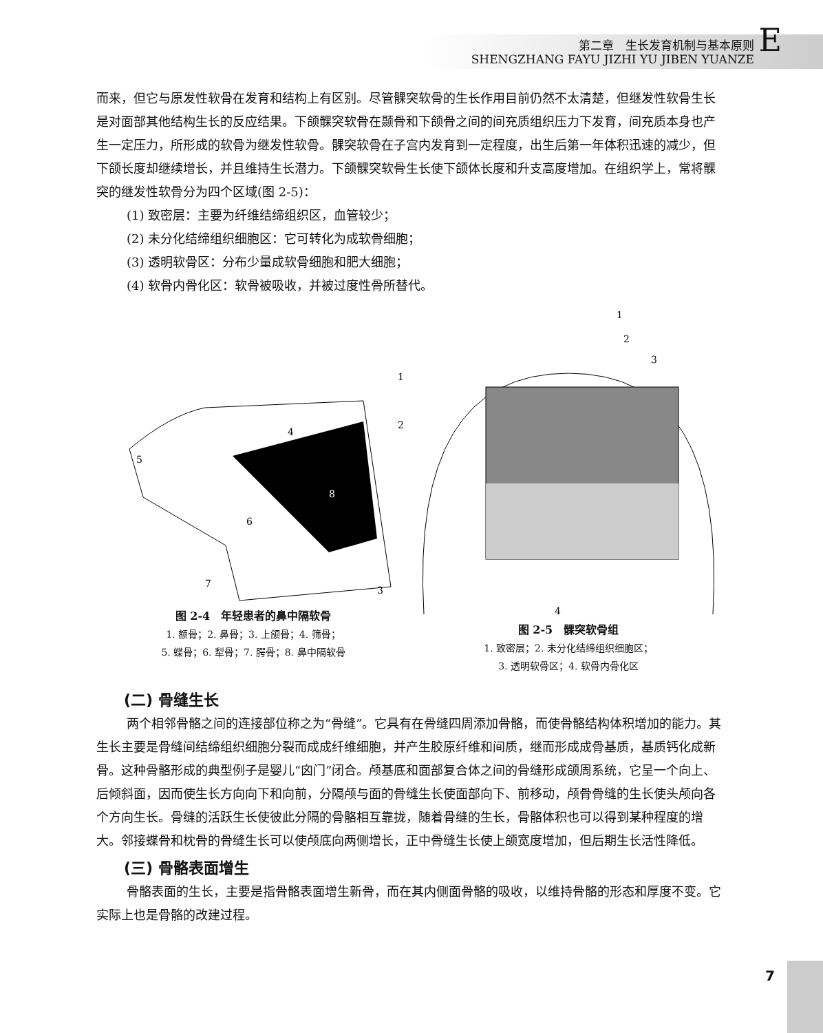第二章　生长发育机制与基本原则
SHENGZHANG FAYU JIZHI YU JIBEN YUANZE
E
而来，但它与原发性软骨在发育和结构上有区别。尽管髁突软骨的生长作用目前仍然不太清楚，但继发性软骨生长是对面部其他结构生长的反应结果。下颌髁突软骨在颞骨和下颌骨之间的间充质组织压力下发育，间充质本身也产生一定压力，所形成的软骨为继发性软骨。髁突软骨在子宫内发育到一定程度，出生后第一年体积迅速的减少，但下颌长度却继续增长，并且维持生长潜力。下颌髁突软骨生长使下颌体长度和升支高度增加。在组织学上，常将髁突的继发性软骨分为四个区域(图 2-5)：
(1) 致密层：主要为纤维结缔组织区，血管较少；
(2) 未分化结缔组织细胞区：它可转化为成软骨细胞；
(3) 透明软骨区：分布少量成软骨细胞和肥大细胞；
(4) 软骨内骨化区：软骨被吸收，并被过度性骨所替代。
4
5
6
7
8
1
2
3
图 2-4　年轻患者的鼻中隔软骨
1. 额骨；2. 鼻骨；3. 上颌骨；4. 筛骨；
5. 蝶骨；6. 犁骨；7. 腭骨；8. 鼻中隔软骨
1
2
3
4
图 2-5　髁突软骨组
1. 致密层；2. 未分化结缔组织细胞区；
3. 透明软骨区；4. 软骨内骨化区
(二) 骨缝生长
两个相邻骨骼之间的连接部位称之为“骨缝”。它具有在骨缝四周添加骨骼，而使骨骼结构体积增加的能力。其生长主要是骨缝间结缔组织细胞分裂而成成纤维细胞，并产生胶原纤维和间质，继而形成成骨基质，基质钙化成新骨。这种骨骼形成的典型例子是婴儿“囟门”闭合。颅基底和面部复合体之间的骨缝形成颌周系统，它呈一个向上、后倾斜面，因而使生长方向向下和向前，分隔颅与面的骨缝生长使面部向下、前移动，颅骨骨缝的生长使头颅向各个方向生长。骨缝的活跃生长使彼此分隔的骨骼相互靠拢，随着骨缝的生长，骨骼体积也可以得到某种程度的增大。邻接蝶骨和枕骨的骨缝生长可以使颅底向两侧增长，正中骨缝生长使上颌宽度增加，但后期生长活性降低。
(三) 骨骼表面增生
骨骼表面的生长，主要是指骨骼表面增生新骨，而在其内侧面骨骼的吸收，以维持骨骼的形态和厚度不变。它实际上也是骨骼的改建过程。
7